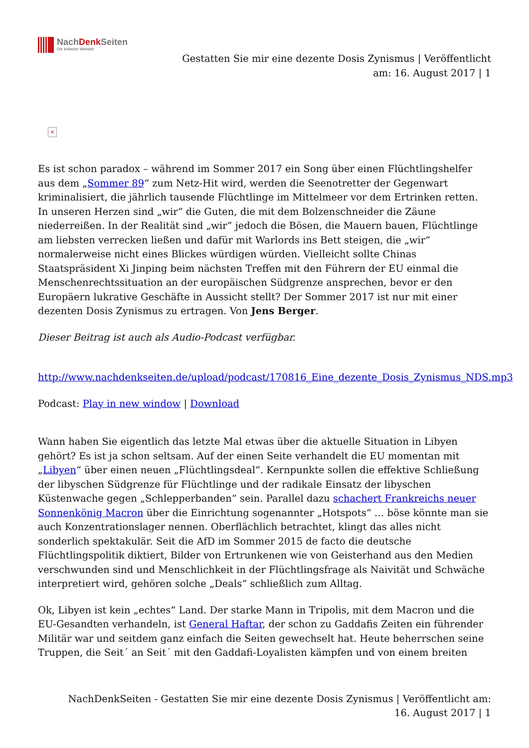NachDenk Seiten
Die kritische Website
Gestatten Sie mir eine dezente Dosis Zynismus | Veröffentlicht am: 16. August 2017 | 1
×
Es ist schon paradox – während im Sommer 2017 ein Song über einen Flüchtlingshelfer aus dem „Sommer 89“ zum Netz-Hit wird, werden die Seenotretter der Gegenwart kriminalisiert, die jährlich tausende Flüchtlinge im Mittelmeer vor dem Ertrinken retten. In unseren Herzen sind „wir“ die Guten, die mit dem Bolzenschneider die Zäune niederreißen. In der Realität sind „wir“ jedoch die Bösen, die Mauern bauen, Flüchtlinge am liebsten verrecken ließen und dafür mit Warlords ins Bett steigen, die „wir“ normalerweise nicht eines Blickes würdigen würden. Vielleicht sollte Chinas Staatspräsident Xi Jinping beim nächsten Treffen mit den Führern der EU einmal die Menschenrechtssituation an der europäischen Südgrenze ansprechen, bevor er den Europäern lukrative Geschäfte in Aussicht stellt? Der Sommer 2017 ist nur mit einer dezenten Dosis Zynismus zu ertragen. Von Jens Berger.
Dieser Beitrag ist auch als Audio-Podcast verfügbar.
http://www.nachdenkseiten.de/upload/podcast/170816_Eine_dezente_Dosis_Zynismus_NDS.mp3
Podcast: Play in new window | Download
Wann haben Sie eigentlich das letzte Mal etwas über die aktuelle Situation in Libyen gehört? Es ist ja schon seltsam. Auf der einen Seite verhandelt die EU momentan mit „Libyen“ über einen neuen „Flüchtlingsdeal“. Kernpunkte sollen die effektive Schließung der libyschen Südgrenze für Flüchtlinge und der radikale Einsatz der libyschen Küstenwache gegen „Schlepperbanden“ sein. Parallel dazu schachert Frankreichs neuer Sonnenkönig Macron über die Einrichtung sogenannter „Hotspots“ … böse könnte man sie auch Konzentrationslager nennen. Oberflächlich betrachtet, klingt das alles nicht sonderlich spektakulär. Seit die AfD im Sommer 2015 de facto die deutsche Flüchtlingspolitik diktiert, Bilder von Ertrunkenen wie von Geisterhand aus den Medien verschwunden sind und Menschlichkeit in der Flüchtlingsfrage als Naivität und Schwäche interpretiert wird, gehören solche „Deals“ schließlich zum Alltag.
Ok, Libyen ist kein „echtes“ Land. Der starke Mann in Tripolis, mit dem Macron und die EU-Gesandten verhandeln, ist General Haftar, der schon zu Gaddafis Zeiten ein führender Militär war und seitdem ganz einfach die Seiten gewechselt hat. Heute beherrschen seine Truppen, die Seit´ an Seit´ mit den Gaddafi-Loyalisten kämpfen und von einem breiten
NachDenkSeiten - Gestatten Sie mir eine dezente Dosis Zynismus | Veröffentlicht am: 16. August 2017 | 1